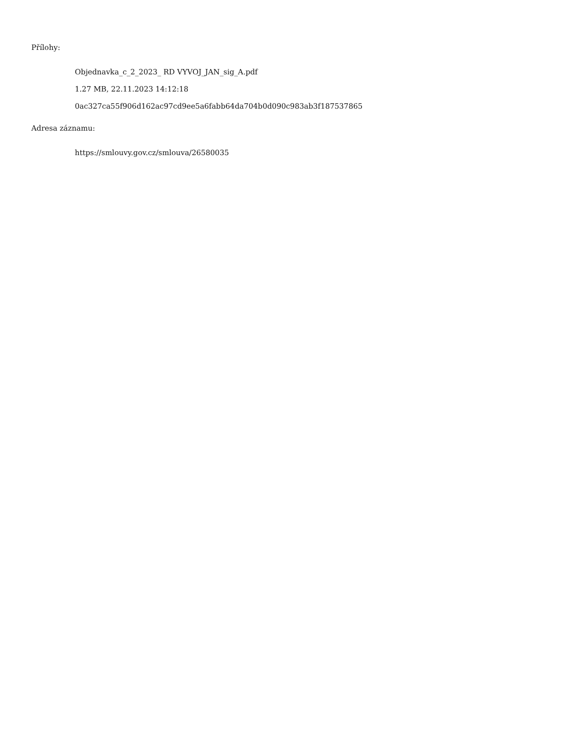Přílohy:
Objednavka_c_2_2023_ RD VYVOJ_JAN_sig_A.pdf
1.27 MB, 22.11.2023 14:12:18
0ac327ca55f906d162ac97cd9ee5a6fabb64da704b0d090c983ab3f187537865
Adresa záznamu:
https://smlouvy.gov.cz/smlouva/26580035